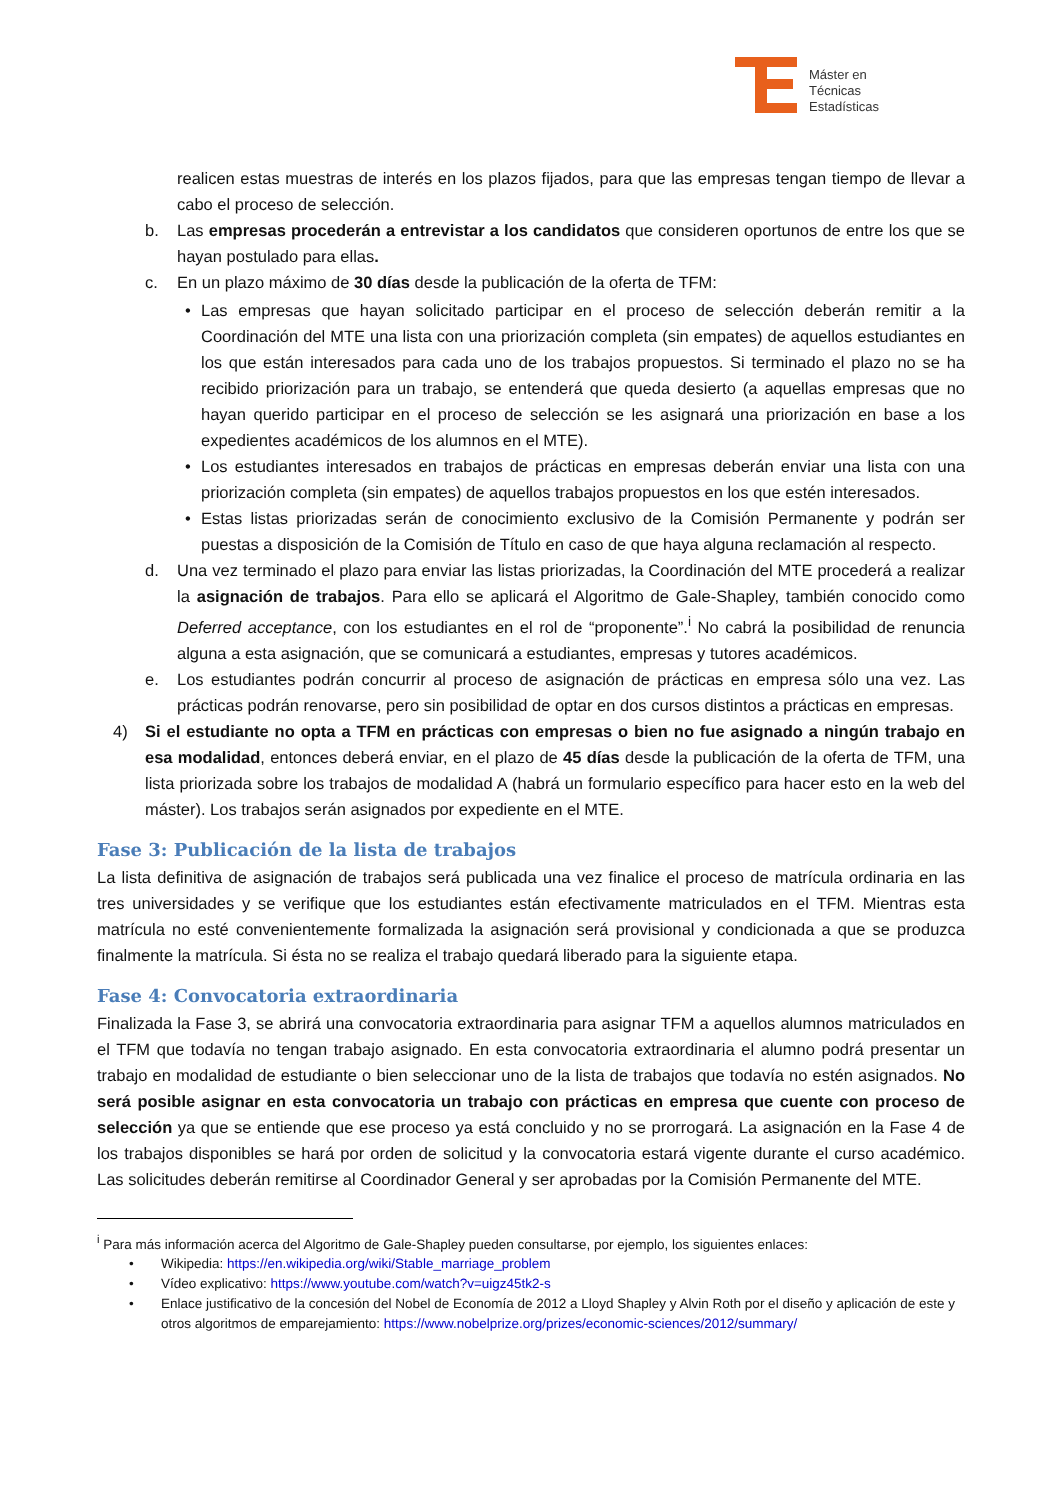Máster en
Técnicas
Estadísticas
realicen estas muestras de interés en los plazos fijados, para que las empresas tengan tiempo de llevar a cabo el proceso de selección.
b. Las empresas procederán a entrevistar a los candidatos que consideren oportunos de entre los que se hayan postulado para ellas.
c. En un plazo máximo de 30 días desde la publicación de la oferta de TFM:
• Las empresas que hayan solicitado participar en el proceso de selección deberán remitir a la Coordinación del MTE una lista con una priorización completa (sin empates) de aquellos estudiantes en los que están interesados para cada uno de los trabajos propuestos. Si terminado el plazo no se ha recibido priorización para un trabajo, se entenderá que queda desierto (a aquellas empresas que no hayan querido participar en el proceso de selección se les asignará una priorización en base a los expedientes académicos de los alumnos en el MTE).
• Los estudiantes interesados en trabajos de prácticas en empresas deberán enviar una lista con una priorización completa (sin empates) de aquellos trabajos propuestos en los que estén interesados.
• Estas listas priorizadas serán de conocimiento exclusivo de la Comisión Permanente y podrán ser puestas a disposición de la Comisión de Título en caso de que haya alguna reclamación al respecto.
d. Una vez terminado el plazo para enviar las listas priorizadas, la Coordinación del MTE procederá a realizar la asignación de trabajos. Para ello se aplicará el Algoritmo de Gale-Shapley, también conocido como Deferred acceptance, con los estudiantes en el rol de “proponente”.<sup>i</sup> No cabrá la posibilidad de renuncia alguna a esta asignación, que se comunicará a estudiantes, empresas y tutores académicos.
e. Los estudiantes podrán concurrir al proceso de asignación de prácticas en empresa sólo una vez. Las prácticas podrán renovarse, pero sin posibilidad de optar en dos cursos distintos a prácticas en empresas.
4) Si el estudiante no opta a TFM en prácticas con empresas o bien no fue asignado a ningún trabajo en esa modalidad, entonces deberá enviar, en el plazo de 45 días desde la publicación de la oferta de TFM, una lista priorizada sobre los trabajos de modalidad A (habrá un formulario específico para hacer esto en la web del máster). Los trabajos serán asignados por expediente en el MTE.
Fase 3: Publicación de la lista de trabajos
La lista definitiva de asignación de trabajos será publicada una vez finalice el proceso de matrícula ordinaria en las tres universidades y se verifique que los estudiantes están efectivamente matriculados en el TFM. Mientras esta matrícula no esté convenientemente formalizada la asignación será provisional y condicionada a que se produzca finalmente la matrícula. Si ésta no se realiza el trabajo quedará liberado para la siguiente etapa.
Fase 4: Convocatoria extraordinaria
Finalizada la Fase 3, se abrirá una convocatoria extraordinaria para asignar TFM a aquellos alumnos matriculados en el TFM que todavía no tengan trabajo asignado. En esta convocatoria extraordinaria el alumno podrá presentar un trabajo en modalidad de estudiante o bien seleccionar uno de la lista de trabajos que todavía no estén asignados. No será posible asignar en esta convocatoria un trabajo con prácticas en empresa que cuente con proceso de selección ya que se entiende que ese proceso ya está concluido y no se prorrogará. La asignación en la Fase 4 de los trabajos disponibles se hará por orden de solicitud y la convocatoria estará vigente durante el curso académico. Las solicitudes deberán remitirse al Coordinador General y ser aprobadas por la Comisión Permanente del MTE.
<sup>i</sup> Para más información acerca del Algoritmo de Gale-Shapley pueden consultarse, por ejemplo, los siguientes enlaces:
• Wikipedia: https://en.wikipedia.org/wiki/Stable_marriage_problem
• Vídeo explicativo: https://www.youtube.com/watch?v=uigz45tk2-s
• Enlace justificativo de la concesión del Nobel de Economía de 2012 a Lloyd Shapley y Alvin Roth por el diseño y aplicación de este y otros algoritmos de emparejamiento: https://www.nobelprize.org/prizes/economic-sciences/2012/summary/